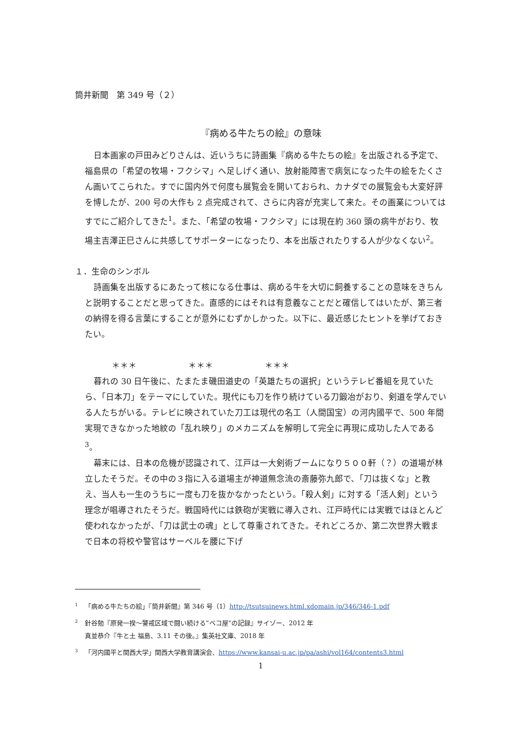筒井新聞　第 349 号（２）
『病める牛たちの絵』の意味
日本画家の戸田みどりさんは、近いうちに詩画集『病める牛たちの絵』を出版される予定で、福島県の「希望の牧場・フクシマ」へ足しげく通い、放射能障害で病気になった牛の絵をたくさん画いてこられた。すでに国内外で何度も展覧会を開いておられ、カナダでの展覧会も大変好評を博したが、200 号の大作も 2 点完成されて、さらに内容が充実して来た。その画業についてはすでにご紹介してきた<sup>1</sup>。また、「希望の牧場・フクシマ」には現在約 360 頭の病牛がおり、牧場主吉澤正巳さんに共感してサポーターになったり、本を出版されたりする人が少なくない<sup>2</sup>。
１．生命のシンボル
詩画集を出版するにあたって核になる仕事は、病める牛を大切に飼養することの意味をきちんと説明することだと思ってきた。直感的にはそれは有意義なことだと確信してはいたが、第三者の納得を得る言葉にすることが意外にむずかしかった。以下に、最近感じたヒントを挙げておきたい。
＊＊＊ ＊＊＊ ＊＊＊
暮れの 30 日午後に、たまたま磯田道史の「英雄たちの選択」というテレビ番組を見ていたら、「日本刀」をテーマにしていた。現代にも刀を作り続けている刀鍛冶がおり、剣道を学んでいる人たちがいる。テレビに映されていた刀工は現代の名工（人間国宝）の河内國平で、500 年間実現できなかった地紋の「乱れ映り」のメカニズムを解明して完全に再現に成功した人である<sup>3</sup>。
幕末には、日本の危機が認識されて、江戸は一大剣術ブームになり５００軒（？）の道場が林立したそうだ。その中の３指に入る道場主が神道無念流の斎藤弥九郎で、「刀は抜くな」と教え、当人も一生のうちに一度も刀を抜かなかったという。「殺人剣」に対する「活人剣」という理念が唱導されたそうだ。戦国時代には鉄砲が実戦に導入され、江戸時代には実戦ではほとんど使われなかったが、「刀は武士の魂」として尊重されてきた。それどころか、第二次世界大戦まで日本の将校や警官はサーベルを腰に下げ
<sup>1</sup> 「病める牛たちの絵」『筒井新聞』第 346 号（1）http://tsutsuinews.html.xdomain.jp/346/346-1.pdf
<sup>2</sup> 針谷勉『原発一揆～警戒区域で闘い続ける”ベコ屋“の記録』サイゾー、2012 年
真並恭介『牛と土 福島、3.11 その後。』集英社文庫、2018 年
<sup>3</sup> 「河内國平と関西大学」関西大学教育講演会、https://www.kansai-u.ac.jp/pa/ashi/vol164/contents3.html
1